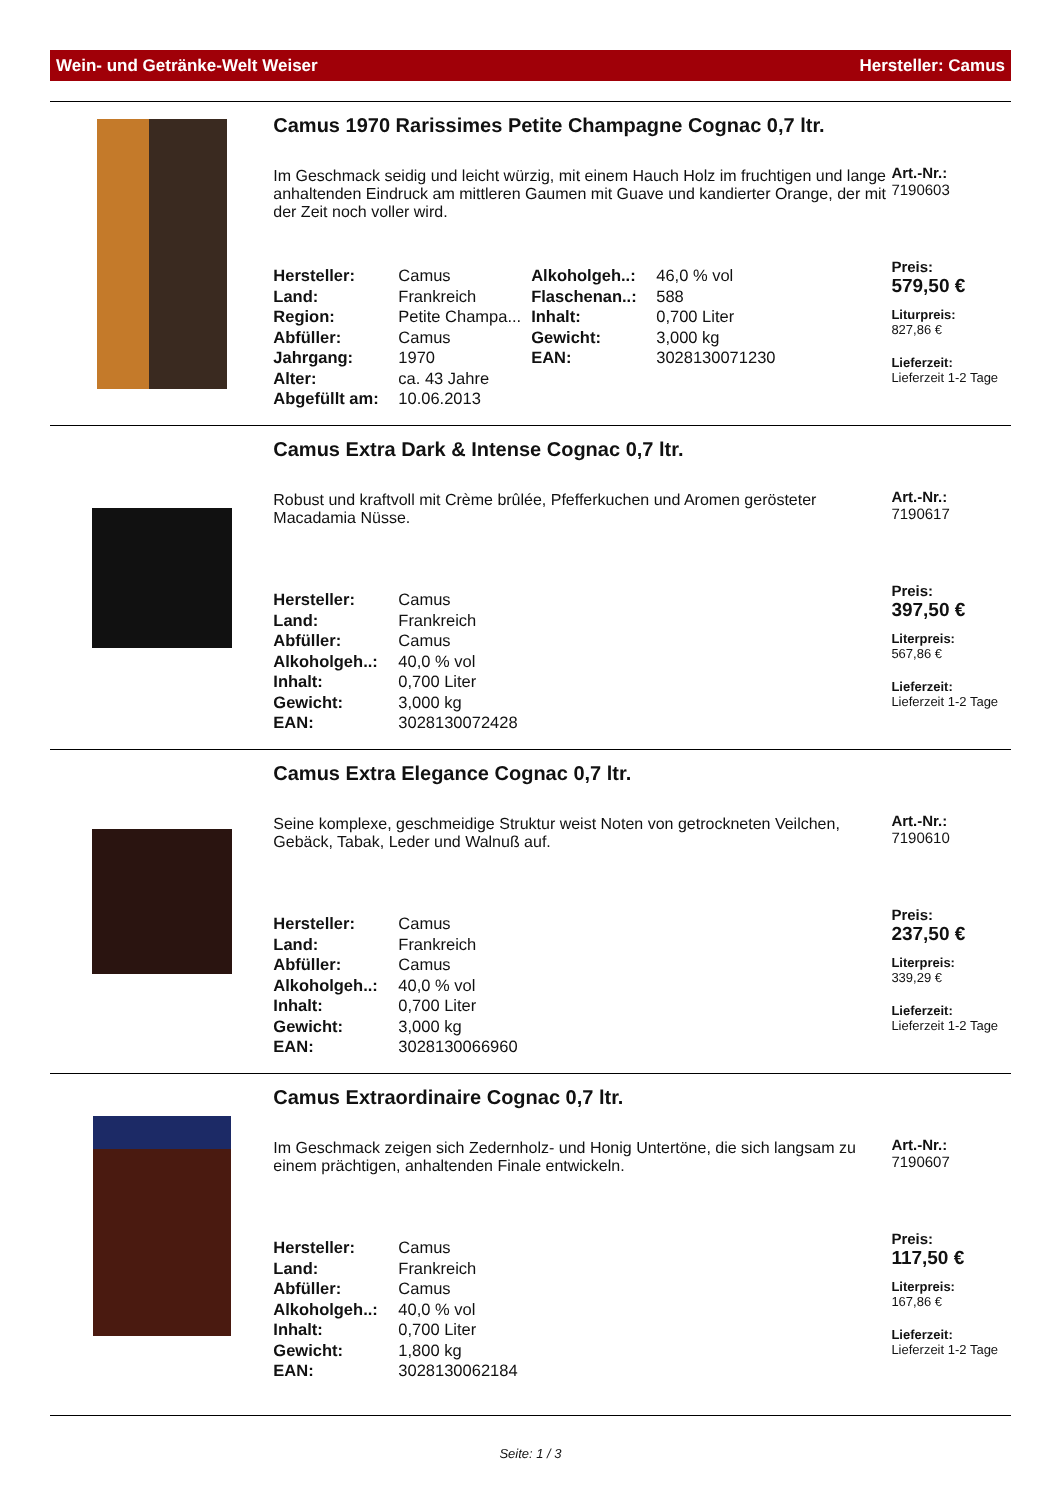Wein- und Getränke-Welt Weiser Hersteller: Camus
Camus 1970 Rarissimes Petite Champagne Cognac 0,7 ltr.
Im Geschmack seidig und leicht würzig, mit einem Hauch Holz im fruchtigen und lange anhaltenden Eindruck am mittleren Gaumen mit Guave und kandierter Orange, der mit der Zeit noch voller wird.
| Hersteller: | Camus | Alkoholgeh..: | 46,0 % vol |
| Land: | Frankreich | Flaschenan..: | 588 |
| Region: | Petite Champa... | Inhalt: | 0,700 Liter |
| Abfüller: | Camus | Gewicht: | 3,000 kg |
| Jahrgang: | 1970 | EAN: | 3028130071230 |
| Alter: | ca. 43 Jahre | | |
| Abgefüllt am: | 10.06.2013 | | |
Art.-Nr.:
7190603
Preis:
579,50 €
Liturpreis:
827,86 €
Lieferzeit:
Lieferzeit 1-2 Tage
Camus Extra Dark & Intense Cognac 0,7 ltr.
Robust und kraftvoll mit Crème brûlée, Pfefferkuchen und Aromen gerösteter Macadamia Nüsse.
| Hersteller: | Camus |
| Land: | Frankreich |
| Abfüller: | Camus |
| Alkoholgeh..: | 40,0 % vol |
| Inhalt: | 0,700 Liter |
| Gewicht: | 3,000 kg |
| EAN: | 3028130072428 |
Art.-Nr.:
7190617
Preis:
397,50 €
Literpreis:
567,86 €
Lieferzeit:
Lieferzeit 1-2 Tage
Camus Extra Elegance Cognac 0,7 ltr.
Seine komplexe, geschmeidige Struktur weist Noten von getrockneten Veilchen, Gebäck, Tabak, Leder und Walnuß auf.
| Hersteller: | Camus |
| Land: | Frankreich |
| Abfüller: | Camus |
| Alkoholgeh..: | 40,0 % vol |
| Inhalt: | 0,700 Liter |
| Gewicht: | 3,000 kg |
| EAN: | 3028130066960 |
Art.-Nr.:
7190610
Preis:
237,50 €
Literpreis:
339,29 €
Lieferzeit:
Lieferzeit 1-2 Tage
Camus Extraordinaire Cognac 0,7 ltr.
Im Geschmack zeigen sich Zedernholz- und Honig Untertöne, die sich langsam zu einem prächtigen, anhaltenden Finale entwickeln.
| Hersteller: | Camus |
| Land: | Frankreich |
| Abfüller: | Camus |
| Alkoholgeh..: | 40,0 % vol |
| Inhalt: | 0,700 Liter |
| Gewicht: | 1,800 kg |
| EAN: | 3028130062184 |
Art.-Nr.:
7190607
Preis:
117,50 €
Literpreis:
167,86 €
Lieferzeit:
Lieferzeit 1-2 Tage
Seite: 1 / 3